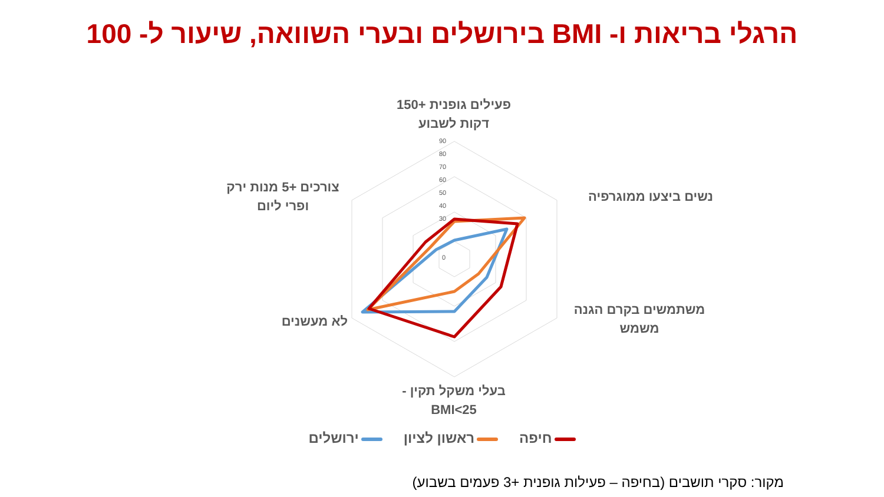הרגלי בריאות ו- BMI בירושלים ובערי השוואה, שיעור ל- 100
90
80
70
60
50
40
30
0
פעילים גופנית +150
דקות לשבוע
נשים ביצעו ממוגרפיה
משתמשים בקרם הגנה
משמש
בעלי משקל תקין -
BMI<25
לא מעשנים
צורכים +5 מנות ירק
ופרי ליום
חיפה ראשון לציון ירושלים
מקור: סקרי תושבים (בחיפה – פעילות גופנית +3 פעמים בשבוע)